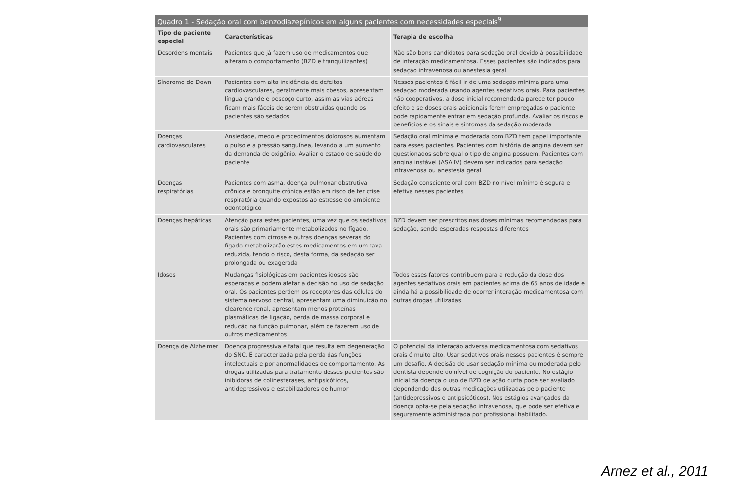Quadro 1 - Sedação oral com benzodiazepínicos em alguns pacientes com necessidades especiais<sup>9</sup>
| Tipo de paciente especial | Características | Terapia de escolha |
| --- | --- | --- |
| Desordens mentais | Pacientes que já fazem uso de medicamentos que alteram o comportamento (BZD e tranquilizantes) | Não são bons candidatos para sedação oral devido à possibilidade de interação medicamentosa. Esses pacientes são indicados para sedação intravenosa ou anestesia geral |
| Síndrome de Down | Pacientes com alta incidência de defeitos cardiovasculares, geralmente mais obesos, apresentam língua grande e pescoço curto, assim as vias aéreas ficam mais fáceis de serem obstruídas quando os pacientes são sedados | Nesses pacientes é fácil ir de uma sedação mínima para uma sedação moderada usando agentes sedativos orais. Para pacientes não cooperativos, a dose inicial recomendada parece ter pouco efeito e se doses orais adicionais forem empregadas o paciente pode rapidamente entrar em sedação profunda. Avaliar os riscos e benefícios e os sinais e sintomas da sedação moderada |
| Doenças cardiovasculares | Ansiedade, medo e procedimentos dolorosos aumentam o pulso e a pressão sanguínea, levando a um aumento da demanda de oxigênio. Avaliar o estado de saúde do paciente | Sedação oral mínima e moderada com BZD tem papel importante para esses pacientes. Pacientes com história de angina devem ser questionados sobre qual o tipo de angina possuem. Pacientes com angina instável (ASA IV) devem ser indicados para sedação intravenosa ou anestesia geral |
| Doenças respiratórias | Pacientes com asma, doença pulmonar obstrutiva crônica e bronquite crônica estão em risco de ter crise respiratória quando expostos ao estresse do ambiente odontológico | Sedação consciente oral com BZD no nível mínimo é segura e efetiva nesses pacientes |
| Doenças hepáticas | Atenção para estes pacientes, uma vez que os sedativos orais são primariamente metabolizados no fígado. Pacientes com cirrose e outras doenças severas do fígado metabolizarão estes medicamentos em um taxa reduzida, tendo o risco, desta forma, da sedação ser prolongada ou exagerada | BZD devem ser prescritos nas doses mínimas recomendadas para sedação, sendo esperadas respostas diferentes |
| Idosos | Mudanças fisiológicas em pacientes idosos são esperadas e podem afetar a decisão no uso de sedação oral. Os pacientes perdem os receptores das células do sistema nervoso central, apresentam uma diminuição no clearence renal, apresentam menos proteínas plasmáticas de ligação, perda de massa corporal e redução na função pulmonar, além de fazerem uso de outros medicamentos | Todos esses fatores contribuem para a redução da dose dos agentes sedativos orais em pacientes acima de 65 anos de idade e ainda há a possibilidade de ocorrer interação medicamentosa com outras drogas utilizadas |
| Doença de Alzheimer | Doença progressiva e fatal que resulta em degeneração do SNC. É caracterizada pela perda das funções intelectuais e por anormalidades de comportamento. As drogas utilizadas para tratamento desses pacientes são inibidoras de colinesterases, antipsicóticos, antidepressivos e estabilizadores de humor | O potencial da interação adversa medicamentosa com sedativos orais é muito alto. Usar sedativos orais nesses pacientes é sempre um desafio. A decisão de usar sedação mínima ou moderada pelo dentista depende do nível de cognição do paciente. No estágio inicial da doença o uso de BZD de ação curta pode ser avaliado dependendo das outras medicações utilizadas pelo paciente (antidepressivos e antipsicóticos). Nos estágios avançados da doença opta-se pela sedação intravenosa, que pode ser efetiva e seguramente administrada por profissional habilitado. |
Arnez et al., 2011